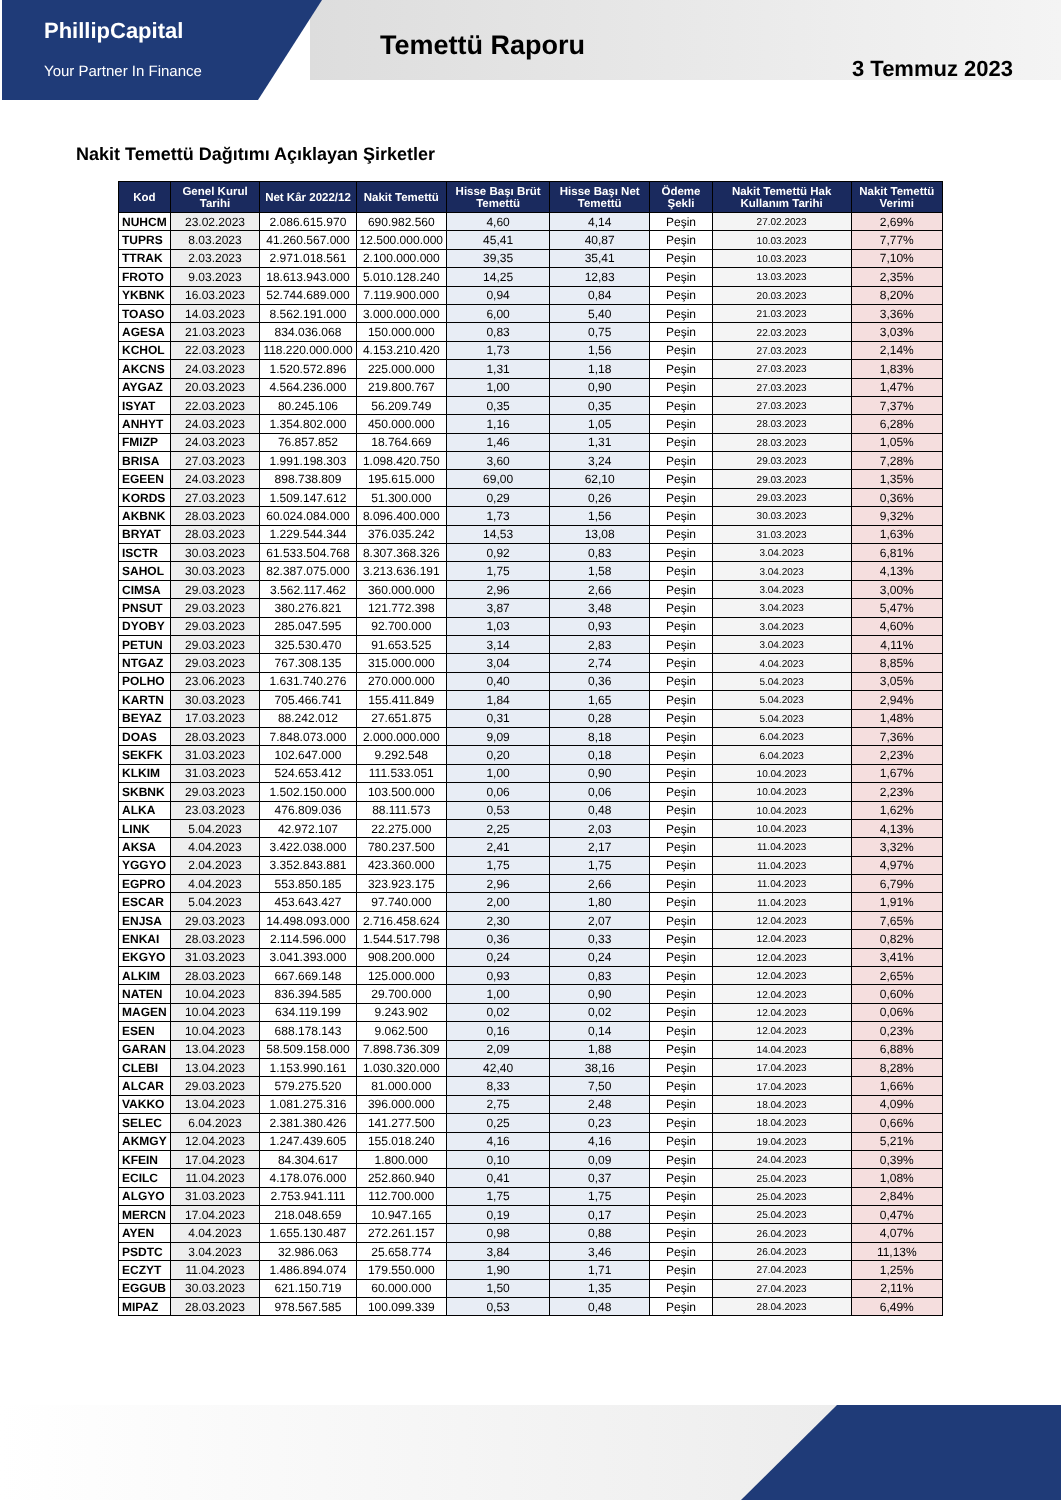PhillipCapital
Your Partner In Finance
Temettü Raporu
3 Temmuz 2023
Nakit Temettü Dağıtımı Açıklayan Şirketler
| Kod | Genel Kurul Tarihi | Net Kâr 2022/12 | Nakit Temettü | Hisse Başı Brüt Temettü | Hisse Başı Net Temettü | Ödeme Şekli | Nakit Temettü Hak Kullanım Tarihi | Nakit Temettü Verimi |
| --- | --- | --- | --- | --- | --- | --- | --- | --- |
| NUHCM | 23.02.2023 | 2.086.615.970 | 690.982.560 | 4,60 | 4,14 | Peşin | 27.02.2023 | 2,69% |
| TUPRS | 8.03.2023 | 41.260.567.000 | 12.500.000.000 | 45,41 | 40,87 | Peşin | 10.03.2023 | 7,77% |
| TTRAK | 2.03.2023 | 2.971.018.561 | 2.100.000.000 | 39,35 | 35,41 | Peşin | 10.03.2023 | 7,10% |
| FROTO | 9.03.2023 | 18.613.943.000 | 5.010.128.240 | 14,25 | 12,83 | Peşin | 13.03.2023 | 2,35% |
| YKBNK | 16.03.2023 | 52.744.689.000 | 7.119.900.000 | 0,94 | 0,84 | Peşin | 20.03.2023 | 8,20% |
| TOASO | 14.03.2023 | 8.562.191.000 | 3.000.000.000 | 6,00 | 5,40 | Peşin | 21.03.2023 | 3,36% |
| AGESA | 21.03.2023 | 834.036.068 | 150.000.000 | 0,83 | 0,75 | Peşin | 22.03.2023 | 3,03% |
| KCHOL | 22.03.2023 | 118.220.000.000 | 4.153.210.420 | 1,73 | 1,56 | Peşin | 27.03.2023 | 2,14% |
| AKCNS | 24.03.2023 | 1.520.572.896 | 225.000.000 | 1,31 | 1,18 | Peşin | 27.03.2023 | 1,83% |
| AYGAZ | 20.03.2023 | 4.564.236.000 | 219.800.767 | 1,00 | 0,90 | Peşin | 27.03.2023 | 1,47% |
| ISYAT | 22.03.2023 | 80.245.106 | 56.209.749 | 0,35 | 0,35 | Peşin | 27.03.2023 | 7,37% |
| ANHYT | 24.03.2023 | 1.354.802.000 | 450.000.000 | 1,16 | 1,05 | Peşin | 28.03.2023 | 6,28% |
| FMIZP | 24.03.2023 | 76.857.852 | 18.764.669 | 1,46 | 1,31 | Peşin | 28.03.2023 | 1,05% |
| BRISA | 27.03.2023 | 1.991.198.303 | 1.098.420.750 | 3,60 | 3,24 | Peşin | 29.03.2023 | 7,28% |
| EGEEN | 24.03.2023 | 898.738.809 | 195.615.000 | 69,00 | 62,10 | Peşin | 29.03.2023 | 1,35% |
| KORDS | 27.03.2023 | 1.509.147.612 | 51.300.000 | 0,29 | 0,26 | Peşin | 29.03.2023 | 0,36% |
| AKBNK | 28.03.2023 | 60.024.084.000 | 8.096.400.000 | 1,73 | 1,56 | Peşin | 30.03.2023 | 9,32% |
| BRYAT | 28.03.2023 | 1.229.544.344 | 376.035.242 | 14,53 | 13,08 | Peşin | 31.03.2023 | 1,63% |
| ISCTR | 30.03.2023 | 61.533.504.768 | 8.307.368.326 | 0,92 | 0,83 | Peşin | 3.04.2023 | 6,81% |
| SAHOL | 30.03.2023 | 82.387.075.000 | 3.213.636.191 | 1,75 | 1,58 | Peşin | 3.04.2023 | 4,13% |
| CIMSA | 29.03.2023 | 3.562.117.462 | 360.000.000 | 2,96 | 2,66 | Peşin | 3.04.2023 | 3,00% |
| PNSUT | 29.03.2023 | 380.276.821 | 121.772.398 | 3,87 | 3,48 | Peşin | 3.04.2023 | 5,47% |
| DYOBY | 29.03.2023 | 285.047.595 | 92.700.000 | 1,03 | 0,93 | Peşin | 3.04.2023 | 4,60% |
| PETUN | 29.03.2023 | 325.530.470 | 91.653.525 | 3,14 | 2,83 | Peşin | 3.04.2023 | 4,11% |
| NTGAZ | 29.03.2023 | 767.308.135 | 315.000.000 | 3,04 | 2,74 | Peşin | 4.04.2023 | 8,85% |
| POLHO | 23.06.2023 | 1.631.740.276 | 270.000.000 | 0,40 | 0,36 | Peşin | 5.04.2023 | 3,05% |
| KARTN | 30.03.2023 | 705.466.741 | 155.411.849 | 1,84 | 1,65 | Peşin | 5.04.2023 | 2,94% |
| BEYAZ | 17.03.2023 | 88.242.012 | 27.651.875 | 0,31 | 0,28 | Peşin | 5.04.2023 | 1,48% |
| DOAS | 28.03.2023 | 7.848.073.000 | 2.000.000.000 | 9,09 | 8,18 | Peşin | 6.04.2023 | 7,36% |
| SEKFK | 31.03.2023 | 102.647.000 | 9.292.548 | 0,20 | 0,18 | Peşin | 6.04.2023 | 2,23% |
| KLKIM | 31.03.2023 | 524.653.412 | 111.533.051 | 1,00 | 0,90 | Peşin | 10.04.2023 | 1,67% |
| SKBNK | 29.03.2023 | 1.502.150.000 | 103.500.000 | 0,06 | 0,06 | Peşin | 10.04.2023 | 2,23% |
| ALKA | 23.03.2023 | 476.809.036 | 88.111.573 | 0,53 | 0,48 | Peşin | 10.04.2023 | 1,62% |
| LINK | 5.04.2023 | 42.972.107 | 22.275.000 | 2,25 | 2,03 | Peşin | 10.04.2023 | 4,13% |
| AKSA | 4.04.2023 | 3.422.038.000 | 780.237.500 | 2,41 | 2,17 | Peşin | 11.04.2023 | 3,32% |
| YGGYO | 2.04.2023 | 3.352.843.881 | 423.360.000 | 1,75 | 1,75 | Peşin | 11.04.2023 | 4,97% |
| EGPRO | 4.04.2023 | 553.850.185 | 323.923.175 | 2,96 | 2,66 | Peşin | 11.04.2023 | 6,79% |
| ESCAR | 5.04.2023 | 453.643.427 | 97.740.000 | 2,00 | 1,80 | Peşin | 11.04.2023 | 1,91% |
| ENJSA | 29.03.2023 | 14.498.093.000 | 2.716.458.624 | 2,30 | 2,07 | Peşin | 12.04.2023 | 7,65% |
| ENKAI | 28.03.2023 | 2.114.596.000 | 1.544.517.798 | 0,36 | 0,33 | Peşin | 12.04.2023 | 0,82% |
| EKGYO | 31.03.2023 | 3.041.393.000 | 908.200.000 | 0,24 | 0,24 | Peşin | 12.04.2023 | 3,41% |
| ALKIM | 28.03.2023 | 667.669.148 | 125.000.000 | 0,93 | 0,83 | Peşin | 12.04.2023 | 2,65% |
| NATEN | 10.04.2023 | 836.394.585 | 29.700.000 | 1,00 | 0,90 | Peşin | 12.04.2023 | 0,60% |
| MAGEN | 10.04.2023 | 634.119.199 | 9.243.902 | 0,02 | 0,02 | Peşin | 12.04.2023 | 0,06% |
| ESEN | 10.04.2023 | 688.178.143 | 9.062.500 | 0,16 | 0,14 | Peşin | 12.04.2023 | 0,23% |
| GARAN | 13.04.2023 | 58.509.158.000 | 7.898.736.309 | 2,09 | 1,88 | Peşin | 14.04.2023 | 6,88% |
| CLEBI | 13.04.2023 | 1.153.990.161 | 1.030.320.000 | 42,40 | 38,16 | Peşin | 17.04.2023 | 8,28% |
| ALCAR | 29.03.2023 | 579.275.520 | 81.000.000 | 8,33 | 7,50 | Peşin | 17.04.2023 | 1,66% |
| VAKKO | 13.04.2023 | 1.081.275.316 | 396.000.000 | 2,75 | 2,48 | Peşin | 18.04.2023 | 4,09% |
| SELEC | 6.04.2023 | 2.381.380.426 | 141.277.500 | 0,25 | 0,23 | Peşin | 18.04.2023 | 0,66% |
| AKMGY | 12.04.2023 | 1.247.439.605 | 155.018.240 | 4,16 | 4,16 | Peşin | 19.04.2023 | 5,21% |
| KFEIN | 17.04.2023 | 84.304.617 | 1.800.000 | 0,10 | 0,09 | Peşin | 24.04.2023 | 0,39% |
| ECILC | 11.04.2023 | 4.178.076.000 | 252.860.940 | 0,41 | 0,37 | Peşin | 25.04.2023 | 1,08% |
| ALGYO | 31.03.2023 | 2.753.941.111 | 112.700.000 | 1,75 | 1,75 | Peşin | 25.04.2023 | 2,84% |
| MERCN | 17.04.2023 | 218.048.659 | 10.947.165 | 0,19 | 0,17 | Peşin | 25.04.2023 | 0,47% |
| AYEN | 4.04.2023 | 1.655.130.487 | 272.261.157 | 0,98 | 0,88 | Peşin | 26.04.2023 | 4,07% |
| PSDTC | 3.04.2023 | 32.986.063 | 25.658.774 | 3,84 | 3,46 | Peşin | 26.04.2023 | 11,13% |
| ECZYT | 11.04.2023 | 1.486.894.074 | 179.550.000 | 1,90 | 1,71 | Peşin | 27.04.2023 | 1,25% |
| EGGUB | 30.03.2023 | 621.150.719 | 60.000.000 | 1,50 | 1,35 | Peşin | 27.04.2023 | 2,11% |
| MIPAZ | 28.03.2023 | 978.567.585 | 100.099.339 | 0,53 | 0,48 | Peşin | 28.04.2023 | 6,49% |